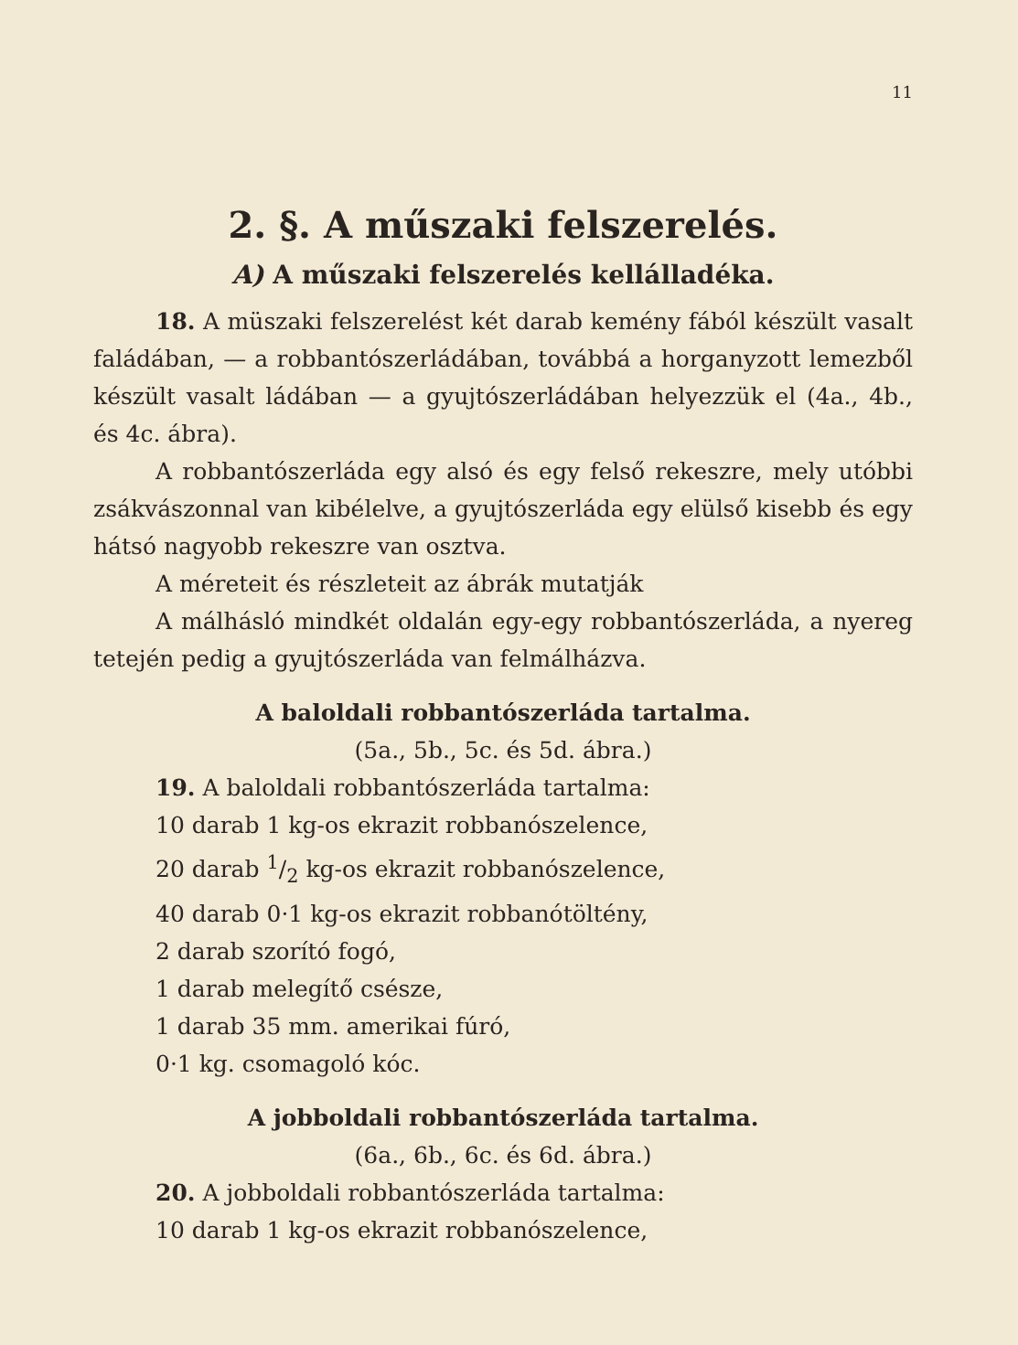11
2. §. A műszaki felszerelés.
A) A műszaki felszerelés kellálladéka.
18. A müszaki felszerelést két darab kemény fából készült vasalt faládában, — a robbantószerládában, továbbá a horganyzott lemezből készült vasalt ládában — a gyujtószerládában helyezzük el (4a., 4b., és 4c. ábra).
A robbantószerláda egy alsó és egy felső rekeszre, mely utóbbi zsákvászonnal van kibélelve, a gyujtószerláda egy elülső kisebb és egy hátsó nagyobb rekeszre van osztva.
A méreteit és részleteit az ábrák mutatják
A málhásló mindkét oldalán egy-egy robbantószerláda, a nyereg tetején pedig a gyujtószerláda van felmálházva.
A baloldali robbantószerláda tartalma.
(5a., 5b., 5c. és 5d. ábra.)
19. A baloldali robbantószerláda tartalma:
10 darab 1 kg-os ekrazit robbanószelence,
20 darab 1/2 kg-os ekrazit robbanószelence,
40 darab 0·1 kg-os ekrazit robbanótöltény,
2 darab szorító fogó,
1 darab melegítő csésze,
1 darab 35 mm. amerikai fúró,
0·1 kg. csomagoló kóc.
A jobboldali robbantószerláda tartalma.
(6a., 6b., 6c. és 6d. ábra.)
20. A jobboldali robbantószerláda tartalma:
10 darab 1 kg-os ekrazit robbanószelence,